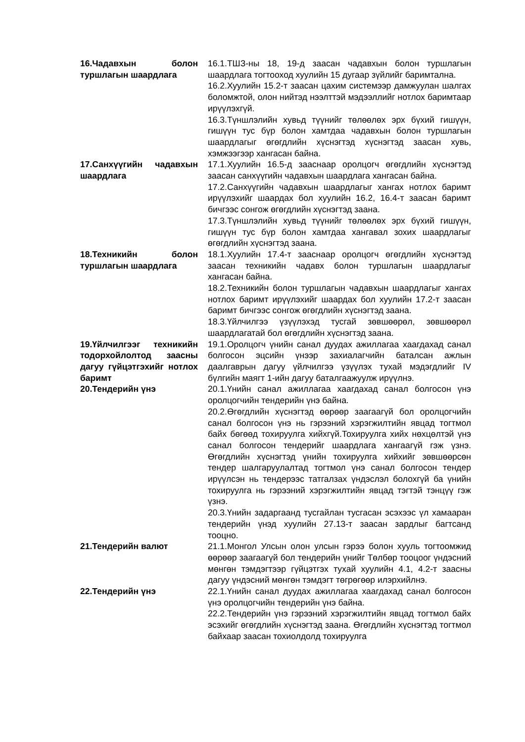16.Чадавхын болон туршлагын шаардлага
16.1.ТШЗ-ны 18, 19-д заасан чадавхын болон туршлагын шаардлага тогтооход хуулийн 15 дугаар зүйлийг баримтална.
16.2.Хуулийн 15.2-т заасан цахим системээр дамжуулан шалгах боломжтой, олон нийтэд нээлттэй мэдээллийг нотлох баримтаар ирүүлэхгүй.
16.3.Түншлэлийн хувьд түүнийг төлөөлөх эрх бүхий гишүүн, гишүүн тус бүр болон хамтдаа чадавхын болон туршлагын шаардлагыг өгөгдлийн хүснэгтэд хүснэгтэд заасан хувь, хэмжээгээр хангасан байна.
17.Санхүүгийн чадавхын шаардлага
17.1.Хуулийн 16.5-д зааснаар оролцогч өгөгдлийн хүснэгтэд заасан санхүүгийн чадавхын шаардлага хангасан байна.
17.2.Санхүүгийн чадавхын шаардлагыг хангах нотлох баримт ирүүлэхийг шаардах бол хуулийн 16.2, 16.4-т заасан баримт бичгээс сонгож өгөгдлийн хүснэгтэд заана.
17.3.Түншлэлийн хувьд түүнийг төлөөлөх эрх бүхий гишүүн, гишүүн тус бүр болон хамтдаа хангавал зохих шаардлагыг өгөгдлийн хүснэгтэд заана.
18.Техникийн болон туршлагын шаардлага
18.1.Хуулийн 17.4-т зааснаар оролцогч өгөгдлийн хүснэгтэд заасан техникийн чадавх болон туршлагын шаардлагыг хангасан байна.
18.2.Техникийн болон туршлагын чадавхын шаардлагыг хангах нотлох баримт ирүүлэхийг шаардах бол хуулийн 17.2-т заасан баримт бичгээс сонгож өгөгдлийн хүснэгтэд заана.
18.3.Үйлчилгээ үзүүлэхэд тусгай зөвшөөрөл, зөвшөөрөл шаардлагатай бол өгөгдлийн хүснэгтэд заана.
19.Үйлчилгээг техникийн тодорхойлолтод заасны дагуу гүйцэтгэхийг нотлох баримт
19.1.Оролцогч үнийн санал дуудах ажиллагаа хаагдахад санал болгосон эцсийн үнээр захиалагчийн баталсан ажлын даалгаврын дагуу үйлчилгээ үзүүлэх тухай мэдэгдлийг IV бүлгийн маягт 1-ийн дагуу баталгаажуулж ирүүлнэ.
20.Тендерийн үнэ 20.1.Үнийн санал ажиллагаа хаагдахад санал болгосон үнэ оролцогчийн тендерийн үнэ байна.
20.2.Өгөгдлийн хүснэгтэд өөрөөр заагаагүй бол оролцогчийн санал болгосон үнэ нь гэрээний хэрэгжилтийн явцад тогтмол байх бөгөөд тохируулга хийхгүй.Тохируулга хийх нөхцөлтэй үнэ санал болгосон тендерийг шаардлага хангаагүй гэж үзнэ. Өгөгдлийн хүснэгтэд үнийн тохируулга хийхийг зөвшөөрсөн тендер шалгаруулалтад тогтмол үнэ санал болгосон тендер ирүүлсэн нь тендерээс татгалзах үндэслэл болохгүй ба үнийн тохируулга нь гэрээний хэрэгжилтийн явцад тэгтэй тэнцүү гэж үзнэ.
20.3.Үнийн задаргаанд тусгайлан тусгасан эсэхээс үл хамааран тендерийн үнэд хуулийн 27.13-т заасан зардлыг багтсанд тооцно.
21.Тендерийн валют 21.1.Монгол Улсын олон улсын гэрээ болон хууль тогтоомжид өөрөөр заагаагүй бол тендерийн үнийг Төлбөр тооцоог үндэсний мөнгөн тэмдэгтээр гүйцэтгэх тухай хуулийн 4.1, 4.2-т заасны дагуу үндэсний мөнгөн тэмдэгт төгрөгөөр илэрхийлнэ.
22.Тендерийн үнэ 22.1.Үнийн санал дуудах ажиллагаа хаагдахад санал болгосон үнэ оролцогчийн тендерийн үнэ байна.
22.2.Тендерийн үнэ гэрээний хэрэгжилтийн явцад тогтмол байх эсэхийг өгөгдлийн хүснэгтэд заана. Өгөгдлийн хүснэгтэд тогтмол байхаар заасан тохиолдолд тохируулга